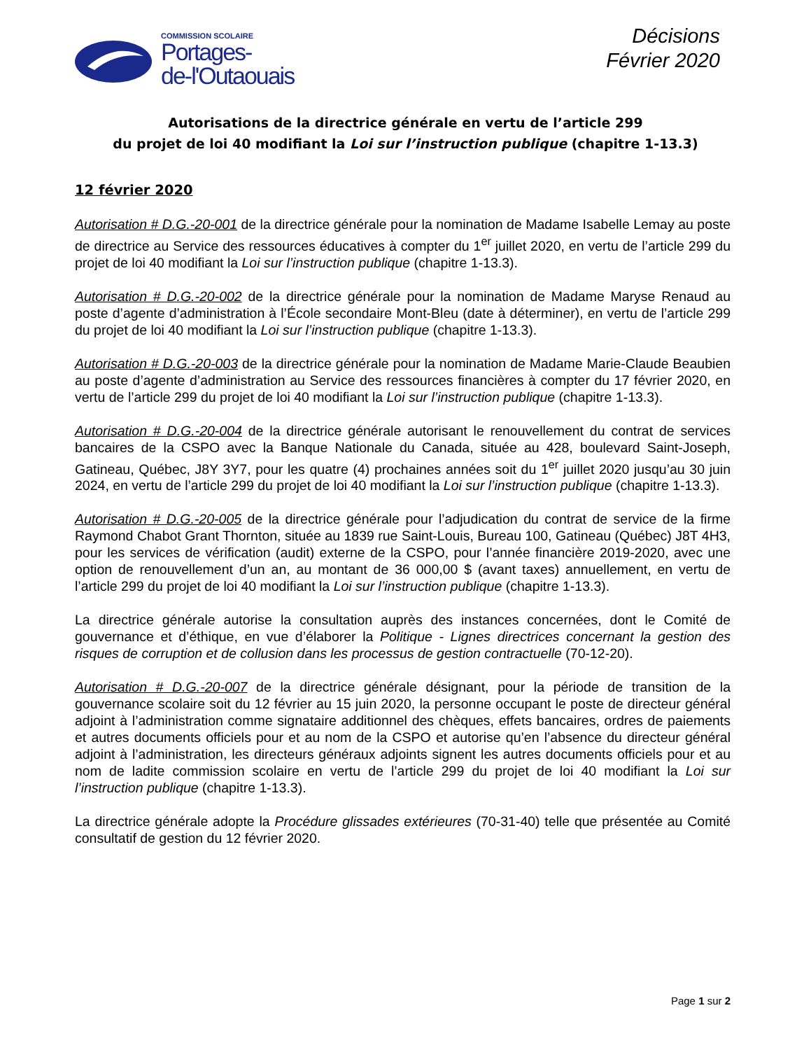COMMISSION SCOLAIRE
Portages-
de-l'Outaouais
Décisions
Février 2020
Autorisations de la directrice générale en vertu de l’article 299
du projet de loi 40 modifiant la Loi sur l’instruction publique (chapitre 1-13.3)
12 février 2020
Autorisation # D.G.-20-001 de la directrice générale pour la nomination de Madame Isabelle Lemay au poste de directrice au Service des ressources éducatives à compter du 1<sup>er</sup> juillet 2020, en vertu de l’article 299 du projet de loi 40 modifiant la Loi sur l’instruction publique (chapitre 1-13.3).
Autorisation # D.G.-20-002 de la directrice générale pour la nomination de Madame Maryse Renaud au poste d’agente d’administration à l’École secondaire Mont-Bleu (date à déterminer), en vertu de l’article 299 du projet de loi 40 modifiant la Loi sur l’instruction publique (chapitre 1-13.3).
Autorisation # D.G.-20-003 de la directrice générale pour la nomination de Madame Marie-Claude Beaubien au poste d’agente d’administration au Service des ressources financières à compter du 17 février 2020, en vertu de l’article 299 du projet de loi 40 modifiant la Loi sur l’instruction publique (chapitre 1-13.3).
Autorisation # D.G.-20-004 de la directrice générale autorisant le renouvellement du contrat de services bancaires de la CSPO avec la Banque Nationale du Canada, située au 428, boulevard Saint-Joseph, Gatineau, Québec, J8Y 3Y7, pour les quatre (4) prochaines années soit du 1<sup>er</sup> juillet 2020 jusqu’au 30 juin 2024, en vertu de l’article 299 du projet de loi 40 modifiant la Loi sur l’instruction publique (chapitre 1-13.3).
Autorisation # D.G.-20-005 de la directrice générale pour l’adjudication du contrat de service de la firme Raymond Chabot Grant Thornton, située au 1839 rue Saint-Louis, Bureau 100, Gatineau (Québec) J8T 4H3, pour les services de vérification (audit) externe de la CSPO, pour l’année financière 2019-2020, avec une option de renouvellement d’un an, au montant de 36 000,00 $ (avant taxes) annuellement, en vertu de l’article 299 du projet de loi 40 modifiant la Loi sur l’instruction publique (chapitre 1-13.3).
La directrice générale autorise la consultation auprès des instances concernées, dont le Comité de gouvernance et d’éthique, en vue d’élaborer la Politique - Lignes directrices concernant la gestion des risques de corruption et de collusion dans les processus de gestion contractuelle (70-12-20).
Autorisation # D.G.-20-007 de la directrice générale désignant, pour la période de transition de la gouvernance scolaire soit du 12 février au 15 juin 2020, la personne occupant le poste de directeur général adjoint à l’administration comme signataire additionnel des chèques, effets bancaires, ordres de paiements et autres documents officiels pour et au nom de la CSPO et autorise qu’en l’absence du directeur général adjoint à l’administration, les directeurs généraux adjoints signent les autres documents officiels pour et au nom de ladite commission scolaire en vertu de l’article 299 du projet de loi 40 modifiant la Loi sur l’instruction publique (chapitre 1-13.3).
La directrice générale adopte la Procédure glissades extérieures (70-31-40) telle que présentée au Comité consultatif de gestion du 12 février 2020.
Page 1 sur 2